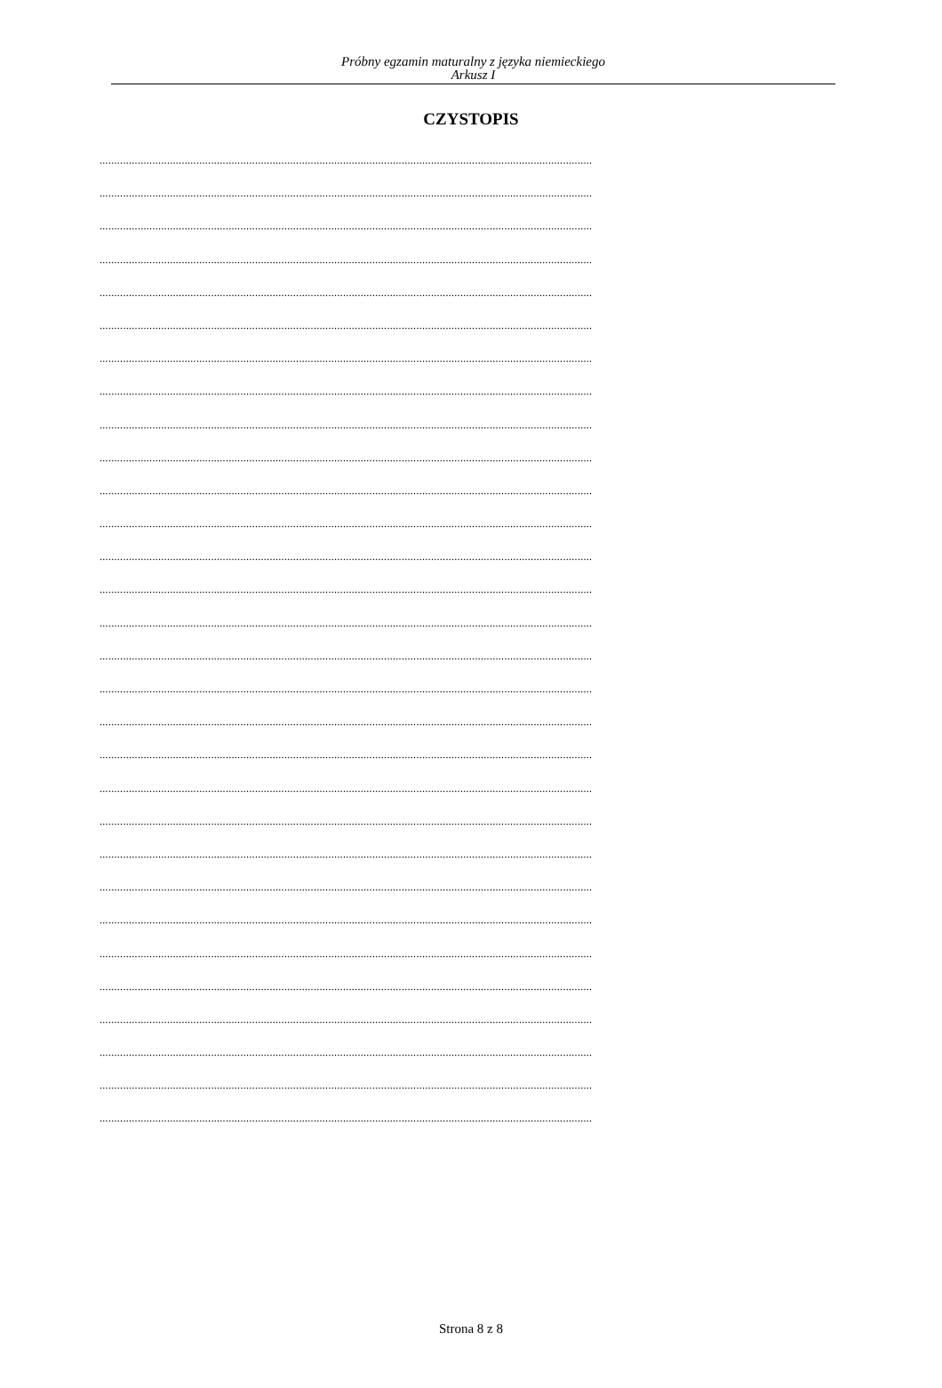Próbny egzamin maturalny z języka niemieckiego
Arkusz I
CZYSTOPIS
........................................................................................................................................................................
........................................................................................................................................................................
........................................................................................................................................................................
........................................................................................................................................................................
........................................................................................................................................................................
........................................................................................................................................................................
........................................................................................................................................................................
........................................................................................................................................................................
........................................................................................................................................................................
........................................................................................................................................................................
........................................................................................................................................................................
........................................................................................................................................................................
........................................................................................................................................................................
........................................................................................................................................................................
........................................................................................................................................................................
........................................................................................................................................................................
........................................................................................................................................................................
........................................................................................................................................................................
........................................................................................................................................................................
........................................................................................................................................................................
........................................................................................................................................................................
........................................................................................................................................................................
........................................................................................................................................................................
........................................................................................................................................................................
........................................................................................................................................................................
........................................................................................................................................................................
........................................................................................................................................................................
........................................................................................................................................................................
........................................................................................................................................................................
........................................................................................................................................................................
Strona 8 z 8